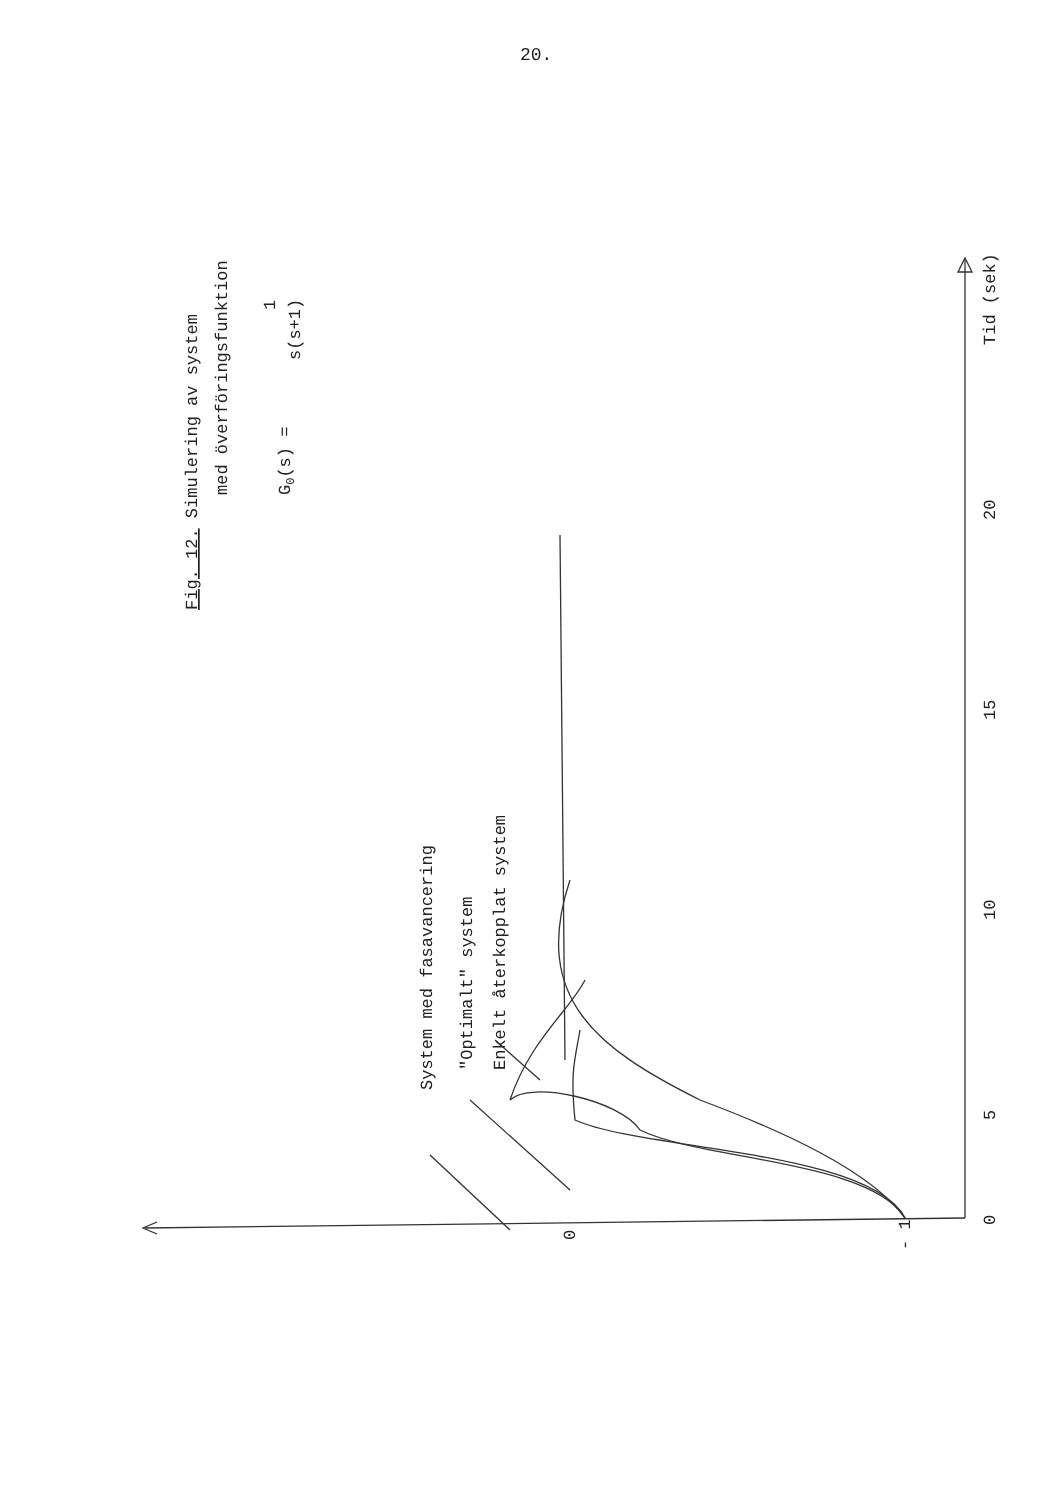20.
Fig. 12. Simulering av system
med överföringsfunktion
G0(s) =
1
s(s+1)
Tid (sek)
20
15
10
5
0
0
- 1
System med fasavancering
"Optimalt" system
Enkelt återkopplat system